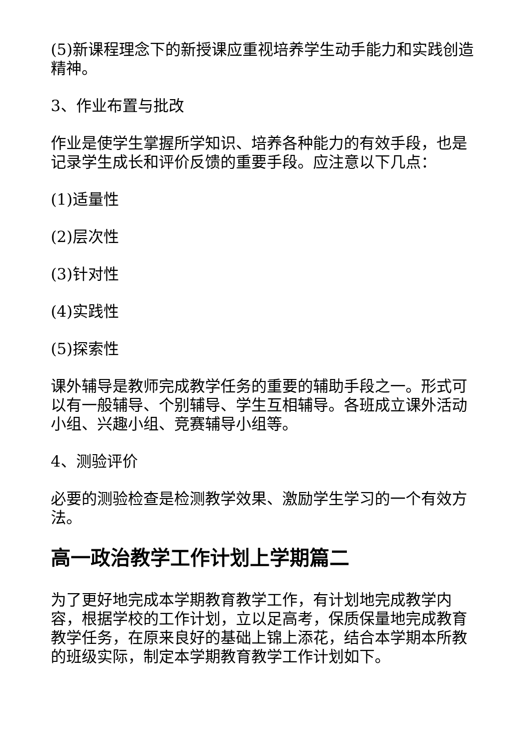(5)新课程理念下的新授课应重视培养学生动手能力和实践创造精神。
3、作业布置与批改
作业是使学生掌握所学知识、培养各种能力的有效手段，也是记录学生成长和评价反馈的重要手段。应注意以下几点：
(1)适量性
(2)层次性
(3)针对性
(4)实践性
(5)探索性
课外辅导是教师完成教学任务的重要的辅助手段之一。形式可以有一般辅导、个别辅导、学生互相辅导。各班成立课外活动小组、兴趣小组、竞赛辅导小组等。
4、测验评价
必要的测验检查是检测教学效果、激励学生学习的一个有效方法。
高一政治教学工作计划上学期篇二
为了更好地完成本学期教育教学工作，有计划地完成教学内容，根据学校的工作计划，立以足高考，保质保量地完成教育教学任务，在原来良好的基础上锦上添花，结合本学期本所教的班级实际，制定本学期教育教学工作计划如下。